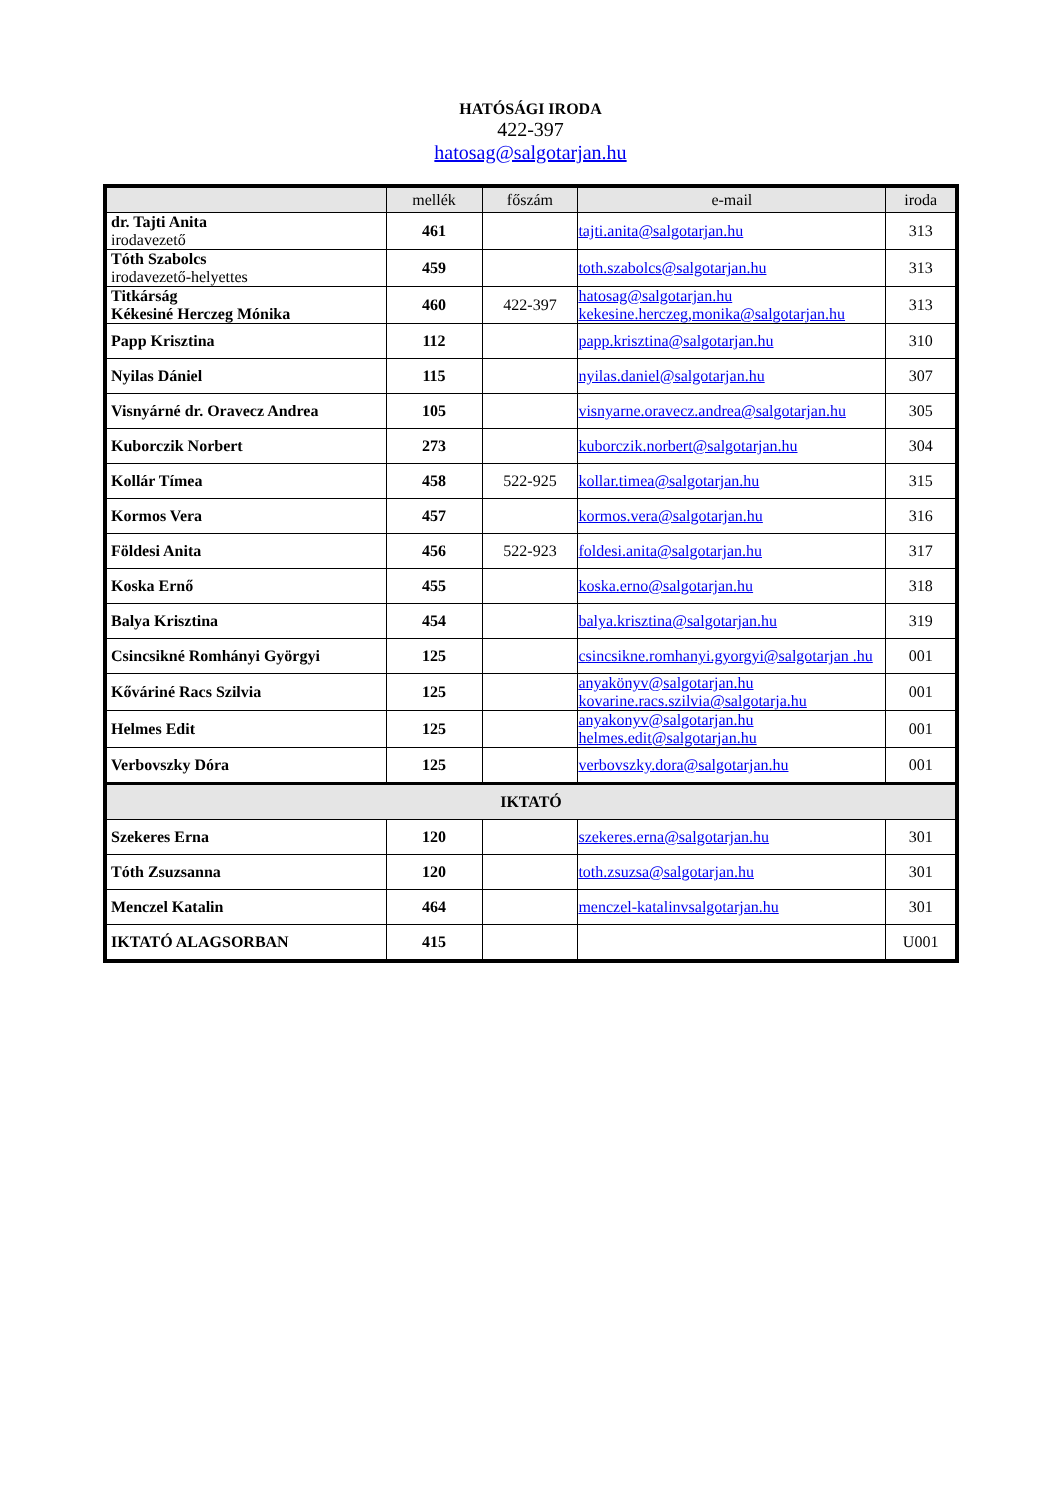HATÓSÁGI IRODA
422-397
hatosag@salgotarjan.hu
| | mellék | főszám | e-mail | iroda |
| --- | --- | --- | --- | --- |
| dr. Tajti Anita irodavezető | 461 | | tajti.anita@salgotarjan.hu | 313 |
| Tóth Szabolcs irodavezető-helyettes | 459 | | toth.szabolcs@salgotarjan.hu | 313 |
| Titkárság Kékesiné Herczeg Mónika | 460 | 422-397 | hatosag@salgotarjan.hu kekesine.herczeg,monika@salgotarjan.hu | 313 |
| Papp Krisztina | 112 | | papp.krisztina@salgotarjan.hu | 310 |
| Nyilas Dániel | 115 | | nyilas.daniel@salgotarjan.hu | 307 |
| Visnyárné dr. Oravecz Andrea | 105 | | visnyarne.oravecz.andrea@salgotarjan.hu | 305 |
| Kuborczik Norbert | 273 | | kuborczik.norbert@salgotarjan.hu | 304 |
| Kollár Tímea | 458 | 522-925 | kollar.timea@salgotarjan.hu | 315 |
| Kormos Vera | 457 | | kormos.vera@salgotarjan.hu | 316 |
| Földesi Anita | 456 | 522-923 | foldesi.anita@salgotarjan.hu | 317 |
| Koska Ernő | 455 | | koska.erno@salgotarjan.hu | 318 |
| Balya Krisztina | 454 | | balya.krisztina@salgotarjan.hu | 319 |
| Csincsikné Romhányi Györgyi | 125 | | csincsikne.romhanyi.gyorgyi@salgotarjan .hu | 001 |
| Kőváriné Racs Szilvia | 125 | | anyakönyv@salgotarjan.hu kovarine.racs.szilvia@salgotarja.hu | 001 |
| Helmes Edit | 125 | | anyakonyv@salgotarjan.hu helmes.edit@salgotarjan.hu | 001 |
| Verbovszky Dóra | 125 | | verbovszky.dora@salgotarjan.hu | 001 |
| IKTATÓ | | | | |
| Szekeres Erna | 120 | | szekeres.erna@salgotarjan.hu | 301 |
| Tóth Zsuzsanna | 120 | | toth.zsuzsa@salgotarjan.hu | 301 |
| Menczel Katalin | 464 | | menczel-katalinvsalgotarjan.hu | 301 |
| IKTATÓ ALAGSORBAN | 415 | | | U001 |